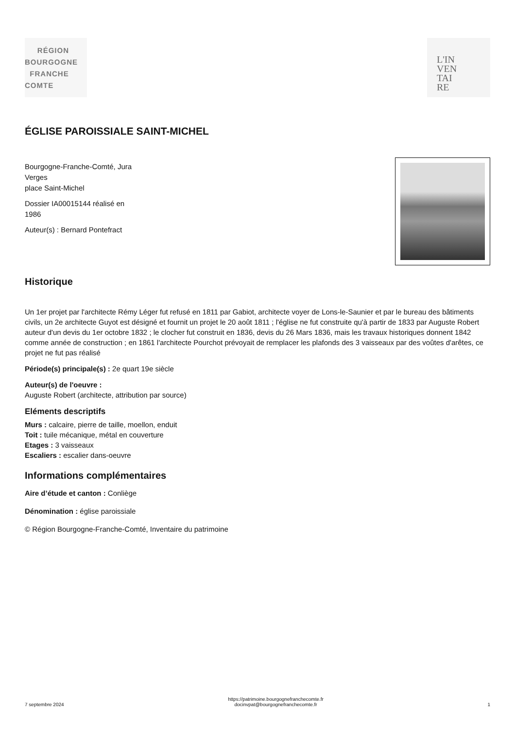RÉGION
BOURGOGNE
FRANCHE
COMTE
L'IN
VEN
TAI
RE
ÉGLISE PAROISSIALE SAINT-MICHEL
Bourgogne-Franche-Comté, Jura
Verges
place Saint-Michel
Dossier IA00015144 réalisé en
1986
Auteur(s) : Bernard Pontefract
Historique
Un 1er projet par l'architecte Rémy Léger fut refusé en 1811 par Gabiot, architecte voyer de Lons-le-Saunier et par le bureau des bâtiments civils, un 2e architecte Guyot est désigné et fournit un projet le 20 août 1811 ; l'église ne fut construite qu'à partir de 1833 par Auguste Robert auteur d'un devis du 1er octobre 1832 ; le clocher fut construit en 1836, devis du 26 Mars 1836, mais les travaux historiques donnent 1842 comme année de construction ; en 1861 l'architecte Pourchot prévoyait de remplacer les plafonds des 3 vaisseaux par des voûtes d'arêtes, ce projet ne fut pas réalisé
Période(s) principale(s) : 2e quart 19e siècle
Auteur(s) de l'oeuvre :
Auguste Robert (architecte, attribution par source)
Eléments descriptifs
Murs : calcaire, pierre de taille, moellon, enduit
Toit : tuile mécanique, métal en couverture
Etages : 3 vaisseaux
Escaliers : escalier dans-oeuvre
Informations complémentaires
Aire d’étude et canton : Conliège
Dénomination : église paroissiale
© Région Bourgogne-Franche-Comté, Inventaire du patrimoine
7 septembre 2024 https://patrimoine.bourgognefranchecomte.fr
docinvpat@bourgognefranchecomte.fr 1